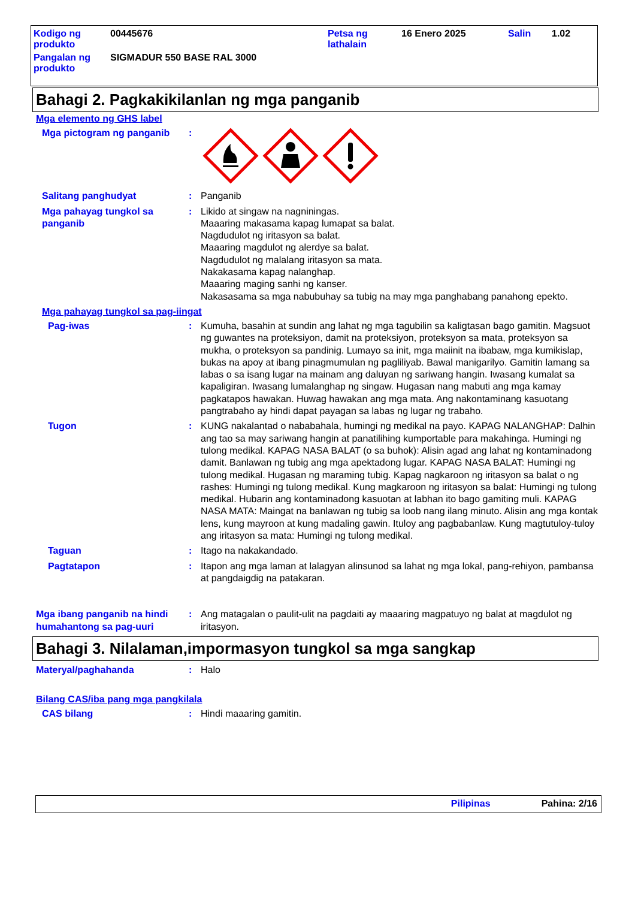| Kodigo ng produkto | 00445676 | Petsa ng lathalain | 16 Enero 2025 | Salin | 1.02 |
| Pangalan ng produkto | SIGMADUR 550 BASE RAL 3000 | | | | |
Bahagi 2. Pagkakikilanlan ng mga panganib
Mga elemento ng GHS label
Mga pictogram ng panganib :
Salitang panghudyat : Panganib
Mga pahayag tungkol sa panganib
: Likido at singaw na nagniningas.
Maaaring makasama kapag lumapat sa balat.
Nagdudulot ng iritasyon sa balat.
Maaaring magdulot ng alerdye sa balat.
Nagdudulot ng malalang iritasyon sa mata.
Nakakasama kapag nalanghap.
Maaaring maging sanhi ng kanser.
Nakasasama sa mga nabubuhay sa tubig na may mga panghabang panahong epekto.
Mga pahayag tungkol sa pag-iingat
Pag-iwas : Kumuha, basahin at sundin ang lahat ng mga tagubilin sa kaligtasan bago gamitin. Magsuot ng guwantes na proteksiyon, damit na proteksiyon, proteksyon sa mata, proteksyon sa mukha, o proteksyon sa pandinig. Lumayo sa init, mga maiinit na ibabaw, mga kumikislap, bukas na apoy at ibang pinagmumulan ng pagliliyab. Bawal manigarilyo. Gamitin lamang sa labas o sa isang lugar na mainam ang daluyan ng sariwang hangin. Iwasang kumalat sa kapaligiran. Iwasang lumalanghap ng singaw. Hugasan nang mabuti ang mga kamay pagkatapos hawakan. Huwag hawakan ang mga mata. Ang nakontaminang kasuotang pangtrabaho ay hindi dapat payagan sa labas ng lugar ng trabaho.
Tugon : KUNG nakalantad o nababahala, humingi ng medikal na payo. KAPAG NALANGHAP: Dalhin ang tao sa may sariwang hangin at panatilihing kumportable para makahinga. Humingi ng tulong medikal. KAPAG NASA BALAT (o sa buhok): Alisin agad ang lahat ng kontaminadong damit. Banlawan ng tubig ang mga apektadong lugar. KAPAG NASA BALAT: Humingi ng tulong medikal. Hugasan ng maraming tubig. Kapag nagkaroon ng iritasyon sa balat o ng rashes: Humingi ng tulong medikal. Kung magkaroon ng iritasyon sa balat: Humingi ng tulong medikal. Hubarin ang kontaminadong kasuotan at labhan ito bago gamiting muli. KAPAG NASA MATA: Maingat na banlawan ng tubig sa loob nang ilang minuto. Alisin ang mga kontak lens, kung mayroon at kung madaling gawin. Ituloy ang pagbabanlaw. Kung magtutuloy-tuloy ang iritasyon sa mata: Humingi ng tulong medikal.
Taguan : Itago na nakakandado.
Pagtatapon : Itapon ang mga laman at lalagyan alinsunod sa lahat ng mga lokal, pang-rehiyon, pambansa at pangdaigdig na patakaran.
Mga ibang panganib na hindi humahantong sa pag-uuri
: Ang matagalan o paulit-ulit na pagdaiti ay maaaring magpatuyo ng balat at magdulot ng iritasyon.
Bahagi 3. Nilalaman,impormasyon tungkol sa mga sangkap
Materyal/paghahanda : Halo
Bilang CAS/iba pang mga pangkilala
CAS bilang : Hindi maaaring gamitin.
Pilipinas Pahina: 2/16